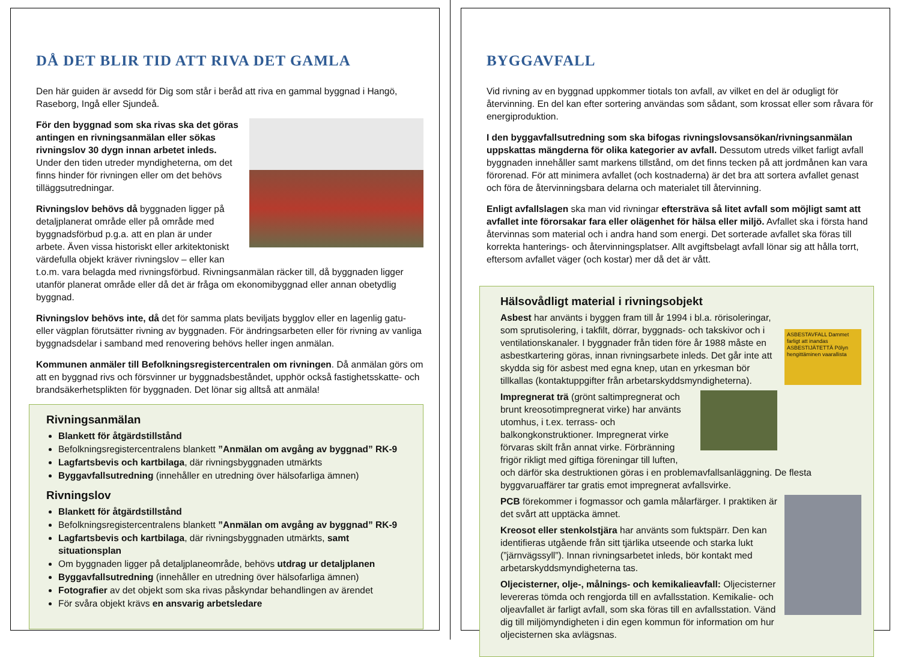DÅ DET BLIR TID ATT RIVA DET GAMLA
Den här guiden är avsedd för Dig som står i beråd att riva en gammal byggnad i Hangö, Raseborg, Ingå eller Sjundeå.
För den byggnad som ska rivas ska det göras antingen en rivningsanmälan eller sökas rivningslov 30 dygn innan arbetet inleds. Under den tiden utreder myndigheterna, om det finns hinder för rivningen eller om det behövs tilläggsutredningar.
Rivningslov behövs då byggnaden ligger på detaljplanerat område eller på område med byggnadsförbud p.g.a. att en plan är under arbete. Även vissa historiskt eller arkitektoniskt värdefulla objekt kräver rivningslov – eller kan t.o.m. vara belagda med rivningsförbud. Rivningsanmälan räcker till, då byggnaden ligger utanför planerat område eller då det är fråga om ekonomibyggnad eller annan obetydlig byggnad.
Rivningslov behövs inte, då det för samma plats beviljats bygglov eller en lagenlig gatu- eller vägplan förutsätter rivning av byggnaden. För ändringsarbeten eller för rivning av vanliga byggnadsdelar i samband med renovering behövs heller ingen anmälan.
Kommunen anmäler till Befolkningsregistercentralen om rivningen. Då anmälan görs om att en byggnad rivs och försvinner ur byggnadsbeståndet, upphör också fastighetsskatte- och brandsäkerhetsplikten för byggnaden. Det lönar sig alltså att anmäla!
Rivningsanmälan
Blankett för åtgärdstillstånd
Befolkningsregistercentralens blankett ”Anmälan om avgång av byggnad” RK-9
Lagfartsbevis och kartbilaga, där rivningsbyggnaden utmärkts
Byggavfallsutredning (innehåller en utredning över hälsofarliga ämnen)
Rivningslov
Blankett för åtgärdstillstånd
Befolkningsregistercentralens blankett ”Anmälan om avgång av byggnad” RK-9
Lagfartsbevis och kartbilaga, där rivningsbyggnaden utmärkts, samt situationsplan
Om byggnaden ligger på detaljplaneområde, behövs utdrag ur detaljplanen
Byggavfallsutredning (innehåller en utredning över hälsofarliga ämnen)
Fotografier av det objekt som ska rivas påskyndar behandlingen av ärendet
För svåra objekt krävs en ansvarig arbetsledare
BYGGAVFALL
Vid rivning av en byggnad uppkommer tiotals ton avfall, av vilket en del är odugligt för återvinning. En del kan efter sortering användas som sådant, som krossat eller som råvara för energiproduktion.
I den byggavfallsutredning som ska bifogas rivningslovsansökan/rivningsanmälan uppskattas mängderna för olika kategorier av avfall. Dessutom utreds vilket farligt avfall byggnaden innehåller samt markens tillstånd, om det finns tecken på att jordmånen kan vara förorenad. För att minimera avfallet (och kostnaderna) är det bra att sortera avfallet genast och föra de återvinningsbara delarna och materialet till återvinning.
Enligt avfallslagen ska man vid rivningar eftersträva så litet avfall som möjligt samt att avfallet inte förorsakar fara eller olägenhet för hälsa eller miljö. Avfallet ska i första hand återvinnas som material och i andra hand som energi. Det sorterade avfallet ska föras till korrekta hanterings- och återvinningsplatser. Allt avgiftsbelagt avfall lönar sig att hålla torrt, eftersom avfallet väger (och kostar) mer då det är vått.
Hälsovådligt material i rivningsobjekt
ASBESTAVFALL Dammet farligt att inandas ASBESTIJÄTETTÄ Pölyn hengittäminen vaarallista
Asbest har använts i byggen fram till år 1994 i bl.a. rörisoleringar, som sprutisolering, i takfilt, dörrar, byggnads- och takskivor och i ventilationskanaler. I byggnader från tiden före år 1988 måste en asbestkartering göras, innan rivningsarbete inleds. Det går inte att skydda sig för asbest med egna knep, utan en yrkesman bör tillkallas (kontaktuppgifter från arbetarskyddsmyndigheterna).
Impregnerat trä (grönt saltimpregnerat och brunt kreosotimpregnerat virke) har använts utomhus, i t.ex. terrass- och balkongkonstruktioner. Impregnerat virke förvaras skilt från annat virke. Förbränning frigör rikligt med giftiga föreningar till luften, och därför ska destruktionen göras i en problemavfallsanläggning. De flesta byggvaruaffärer tar gratis emot impregnerat avfallsvirke.
PCB förekommer i fogmassor och gamla målarfärger. I praktiken är det svårt att upptäcka ämnet.
Kreosot eller stenkolstjära har använts som fuktspärr. Den kan identifieras utgående från sitt tjärlika utseende och starka lukt (”järnvägssyll”). Innan rivningsarbetet inleds, bör kontakt med arbetarskyddsmyndigheterna tas.
Oljecisterner, olje-, målnings- och kemikalieavfall: Oljecisterner levereras tömda och rengjorda till en avfallsstation. Kemikalie- och oljeavfallet är farligt avfall, som ska föras till en avfallsstation. Vänd dig till miljömyndigheten i din egen kommun för information om hur oljecisternen ska avlägsnas.